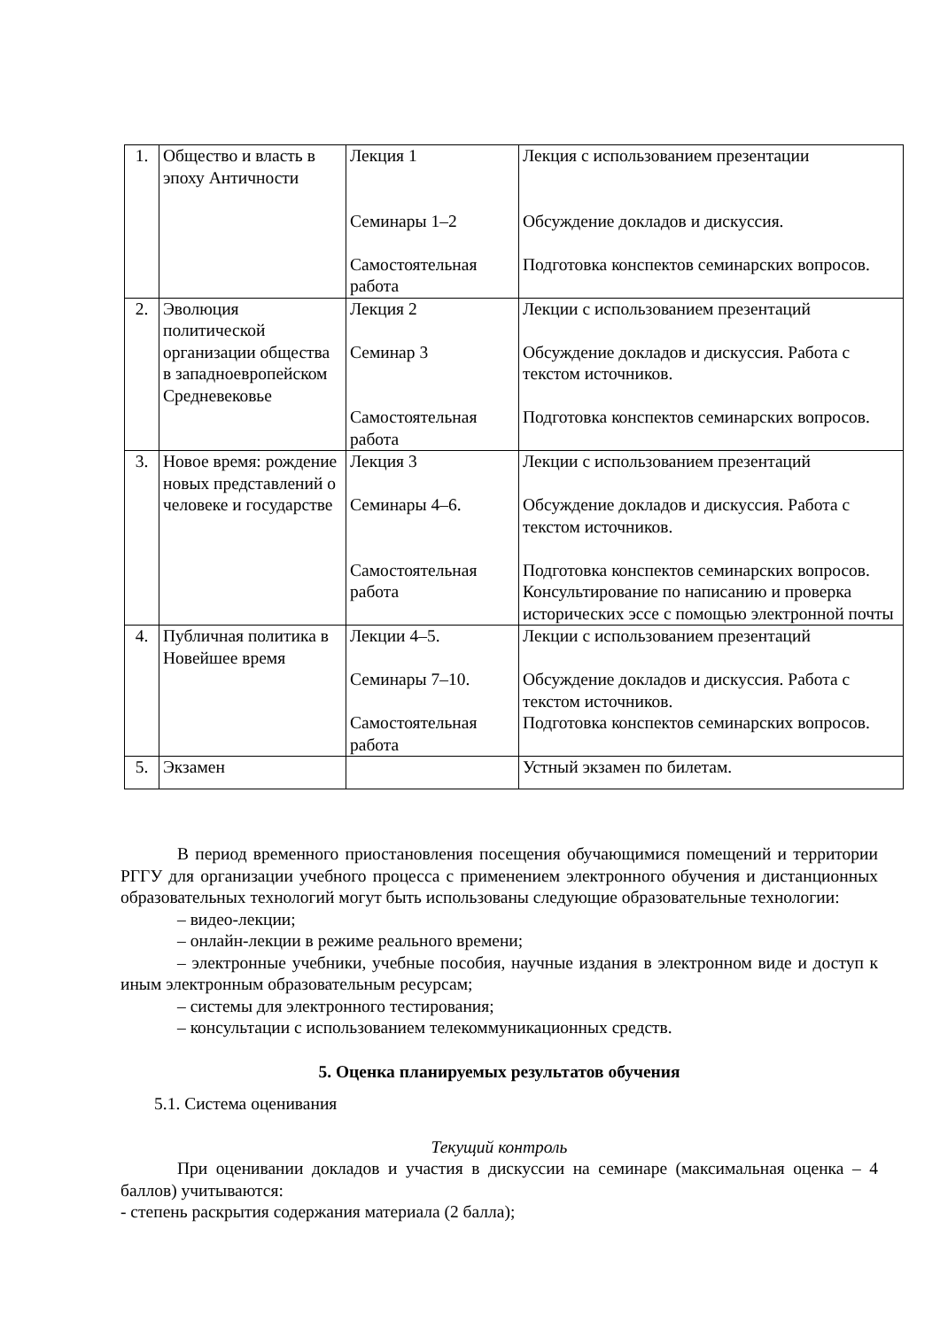| 1. | Общество и власть в эпоху Античности | Лекция 1 Семинары 1–2 Самостоятельная работа | Лекция с использованием презентации Обсуждение докладов и дискуссия. Подготовка конспектов семинарских вопросов. |
| 2. | Эволюция политической организации общества в западноевропейском Средневековье | Лекция 2 Семинар 3 Самостоятельная работа | Лекции с использованием презентаций Обсуждение докладов и дискуссия. Работа с текстом источников. Подготовка конспектов семинарских вопросов. |
| 3. | Новое время: рождение новых представлений о человеке и государстве | Лекция 3 Семинары 4–6. Самостоятельная работа | Лекции с использованием презентаций Обсуждение докладов и дискуссия. Работа с текстом источников. Подготовка конспектов семинарских вопросов. Консультирование по написанию и проверка исторических эссе с помощью электронной почты |
| 4. | Публичная политика в Новейшее время | Лекции 4–5. Семинары 7–10. Самостоятельная работа | Лекции с использованием презентаций Обсуждение докладов и дискуссия. Работа с текстом источников. Подготовка конспектов семинарских вопросов. |
| 5. | Экзамен | | Устный экзамен по билетам. |
В период временного приостановления посещения обучающимися помещений и территории РГГУ для организации учебного процесса с применением электронного обучения и дистанционных образовательных технологий могут быть использованы следующие образовательные технологии:
– видео-лекции;
– онлайн-лекции в режиме реального времени;
– электронные учебники, учебные пособия, научные издания в электронном виде и доступ к иным электронным образовательным ресурсам;
– системы для электронного тестирования;
– консультации с использованием телекоммуникационных средств.
5. Оценка планируемых результатов обучения
5.1. Система оценивания
Текущий контроль
При оценивании докладов и участия в дискуссии на семинаре (максимальная оценка – 4 баллов) учитываются:
- степень раскрытия содержания материала (2 балла);